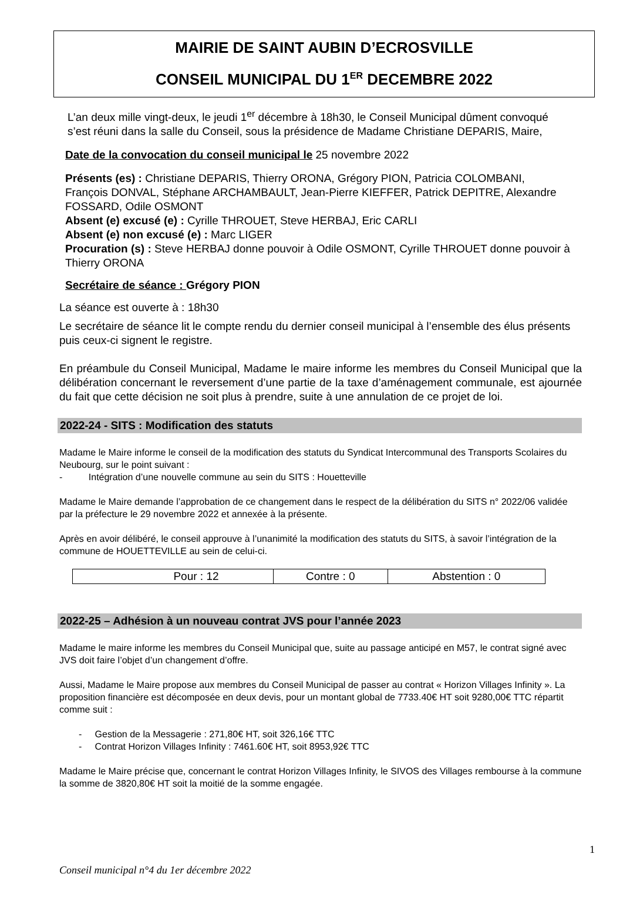MAIRIE DE SAINT AUBIN D’ECROSVILLE
CONSEIL MUNICIPAL DU 1<sup>ER</sup> DECEMBRE 2022
L’an deux mille vingt-deux, le jeudi 1<sup>er</sup> décembre à 18h30, le Conseil Municipal dûment convoqué s’est réuni dans la salle du Conseil, sous la présidence de Madame Christiane DEPARIS, Maire,
Date de la convocation du conseil municipal le 25 novembre 2022
Présents (es) : Christiane DEPARIS, Thierry ORONA, Grégory PION, Patricia COLOMBANI, François DONVAL, Stéphane ARCHAMBAULT, Jean-Pierre KIEFFER, Patrick DEPITRE, Alexandre FOSSARD, Odile OSMONT
Absent (e) excusé (e) : Cyrille THROUET, Steve HERBAJ, Eric CARLI
Absent (e) non excusé (e) : Marc LIGER
Procuration (s) : Steve HERBAJ donne pouvoir à Odile OSMONT, Cyrille THROUET donne pouvoir à Thierry ORONA
Secrétaire de séance : Grégory PION
La séance est ouverte à : 18h30
Le secrétaire de séance lit le compte rendu du dernier conseil municipal à l’ensemble des élus présents puis ceux-ci signent le registre.
En préambule du Conseil Municipal, Madame le maire informe les membres du Conseil Municipal que la délibération concernant le reversement d’une partie de la taxe d’aménagement communale, est ajournée du fait que cette décision ne soit plus à prendre, suite à une annulation de ce projet de loi.
2022-24 - SITS : Modification des statuts
Madame le Maire informe le conseil de la modification des statuts du Syndicat Intercommunal des Transports Scolaires du Neubourg, sur le point suivant :
- Intégration d’une nouvelle commune au sein du SITS : Houetteville
Madame le Maire demande l’approbation de ce changement dans le respect de la délibération du SITS n° 2022/06 validée par la préfecture le 29 novembre 2022 et annexée à la présente.
Après en avoir délibéré, le conseil approuve à l’unanimité la modification des statuts du SITS, à savoir l’intégration de la commune de HOUETTEVILLE au sein de celui-ci.
| Pour : 12 | Contre : 0 | Abstention : 0 |
2022-25 – Adhésion à un nouveau contrat JVS pour l’année 2023
Madame le maire informe les membres du Conseil Municipal que, suite au passage anticipé en M57, le contrat signé avec JVS doit faire l’objet d’un changement d’offre.
Aussi, Madame le Maire propose aux membres du Conseil Municipal de passer au contrat « Horizon Villages Infinity ». La proposition financière est décomposée en deux devis, pour un montant global de 7733.40€ HT soit 9280,00€ TTC répartit comme suit :
- Gestion de la Messagerie : 271,80€ HT, soit 326,16€ TTC
- Contrat Horizon Villages Infinity : 7461.60€ HT, soit 8953,92€ TTC
Madame le Maire précise que, concernant le contrat Horizon Villages Infinity, le SIVOS des Villages rembourse à la commune la somme de 3820,80€ HT soit la moitié de la somme engagée.
1
Conseil municipal n°4 du 1er décembre 2022